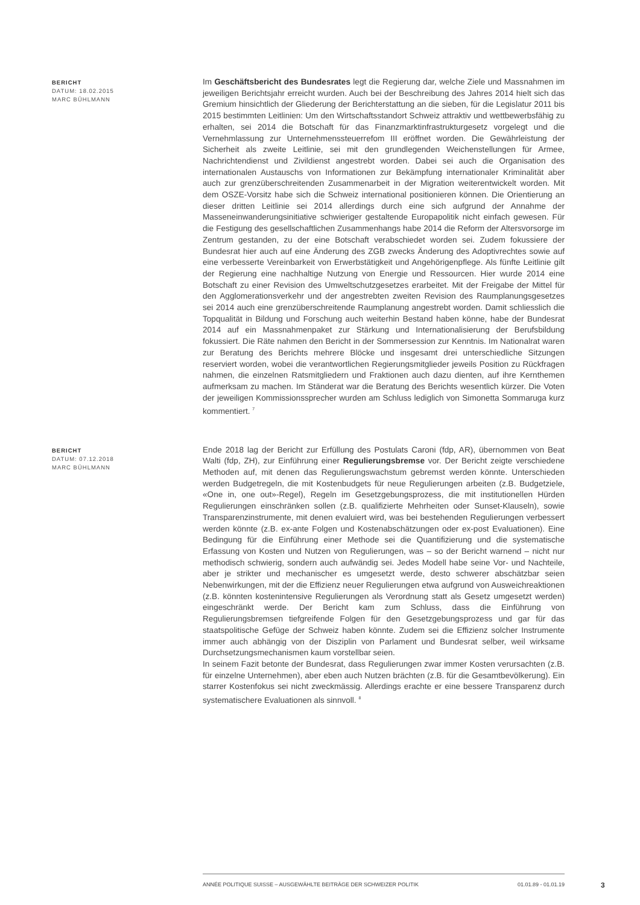BERICHT
DATUM: 18.02.2015
MARC BÜHLMANN
Im Geschäftsbericht des Bundesrates legt die Regierung dar, welche Ziele und Massnahmen im jeweiligen Berichtsjahr erreicht wurden. Auch bei der Beschreibung des Jahres 2014 hielt sich das Gremium hinsichtlich der Gliederung der Berichterstattung an die sieben, für die Legislatur 2011 bis 2015 bestimmten Leitlinien: Um den Wirtschaftsstandort Schweiz attraktiv und wettbewerbsfähig zu erhalten, sei 2014 die Botschaft für das Finanzmarktinfrastrukturgesetz vorgelegt und die Vernehmlassung zur Unternehmenssteuerrefom III eröffnet worden. Die Gewährleistung der Sicherheit als zweite Leitlinie, sei mit den grundlegenden Weichenstellungen für Armee, Nachrichtendienst und Zivildienst angestrebt worden. Dabei sei auch die Organisation des internationalen Austauschs von Informationen zur Bekämpfung internationaler Kriminalität aber auch zur grenzüberschreitenden Zusammenarbeit in der Migration weiterentwickelt worden. Mit dem OSZE-Vorsitz habe sich die Schweiz international positionieren können. Die Orientierung an dieser dritten Leitlinie sei 2014 allerdings durch eine sich aufgrund der Annahme der Masseneinwanderungsinitiative schwieriger gestaltende Europapolitik nicht einfach gewesen. Für die Festigung des gesellschaftlichen Zusammenhangs habe 2014 die Reform der Altersvorsorge im Zentrum gestanden, zu der eine Botschaft verabschiedet worden sei. Zudem fokussiere der Bundesrat hier auch auf eine Änderung des ZGB zwecks Änderung des Adoptivrechtes sowie auf eine verbesserte Vereinbarkeit von Erwerbstätigkeit und Angehörigenpflege. Als fünfte Leitlinie gilt der Regierung eine nachhaltige Nutzung von Energie und Ressourcen. Hier wurde 2014 eine Botschaft zu einer Revision des Umweltschutzgesetzes erarbeitet. Mit der Freigabe der Mittel für den Agglomerationsverkehr und der angestrebten zweiten Revision des Raumplanungsgesetzes sei 2014 auch eine grenzüberschreitende Raumplanung angestrebt worden. Damit schliesslich die Topqualität in Bildung und Forschung auch weiterhin Bestand haben könne, habe der Bundesrat 2014 auf ein Massnahmenpaket zur Stärkung und Internationalisierung der Berufsbildung fokussiert. Die Räte nahmen den Bericht in der Sommersession zur Kenntnis. Im Nationalrat waren zur Beratung des Berichts mehrere Blöcke und insgesamt drei unterschiedliche Sitzungen reserviert worden, wobei die verantwortlichen Regierungsmitglieder jeweils Position zu Rückfragen nahmen, die einzelnen Ratsmitgliedern und Fraktionen auch dazu dienten, auf ihre Kernthemen aufmerksam zu machen. Im Ständerat war die Beratung des Berichts wesentlich kürzer. Die Voten der jeweiligen Kommissionssprecher wurden am Schluss lediglich von Simonetta Sommaruga kurz kommentiert. <sup>7</sup>
BERICHT
DATUM: 07.12.2018
MARC BÜHLMANN
Ende 2018 lag der Bericht zur Erfüllung des Postulats Caroni (fdp, AR), übernommen von Beat Walti (fdp, ZH), zur Einführung einer Regulierungsbremse vor. Der Bericht zeigte verschiedene Methoden auf, mit denen das Regulierungswachstum gebremst werden könnte. Unterschieden werden Budgetregeln, die mit Kostenbudgets für neue Regulierungen arbeiten (z.B. Budgetziele, «One in, one out»-Regel), Regeln im Gesetzgebungsprozess, die mit institutionellen Hürden Regulierungen einschränken sollen (z.B. qualifizierte Mehrheiten oder Sunset-Klauseln), sowie Transparenzinstrumente, mit denen evaluiert wird, was bei bestehenden Regulierungen verbessert werden könnte (z.B. ex-ante Folgen und Kostenabschätzungen oder ex-post Evaluationen). Eine Bedingung für die Einführung einer Methode sei die Quantifizierung und die systematische Erfassung von Kosten und Nutzen von Regulierungen, was – so der Bericht warnend – nicht nur methodisch schwierig, sondern auch aufwändig sei. Jedes Modell habe seine Vor- und Nachteile, aber je strikter und mechanischer es umgesetzt werde, desto schwerer abschätzbar seien Nebenwirkungen, mit der die Effizienz neuer Regulierungen etwa aufgrund von Ausweichreaktionen (z.B. könnten kostenintensive Regulierungen als Verordnung statt als Gesetz umgesetzt werden) eingeschränkt werde. Der Bericht kam zum Schluss, dass die Einführung von Regulierungsbremsen tiefgreifende Folgen für den Gesetzgebungsprozess und gar für das staatspolitische Gefüge der Schweiz haben könnte. Zudem sei die Effizienz solcher Instrumente immer auch abhängig von der Disziplin von Parlament und Bundesrat selber, weil wirksame Durchsetzungsmechanismen kaum vorstellbar seien.
In seinem Fazit betonte der Bundesrat, dass Regulierungen zwar immer Kosten verursachten (z.B. für einzelne Unternehmen), aber eben auch Nutzen brächten (z.B. für die Gesamtbevölkerung). Ein starrer Kostenfokus sei nicht zweckmässig. Allerdings erachte er eine bessere Transparenz durch systematischere Evaluationen als sinnvoll. <sup>8</sup>
ANNÉE POLITIQUE SUISSE – AUSGEWÄHLTE BEITRÄGE DER SCHWEIZER POLITIK 01.01.89 - 01.01.19
3